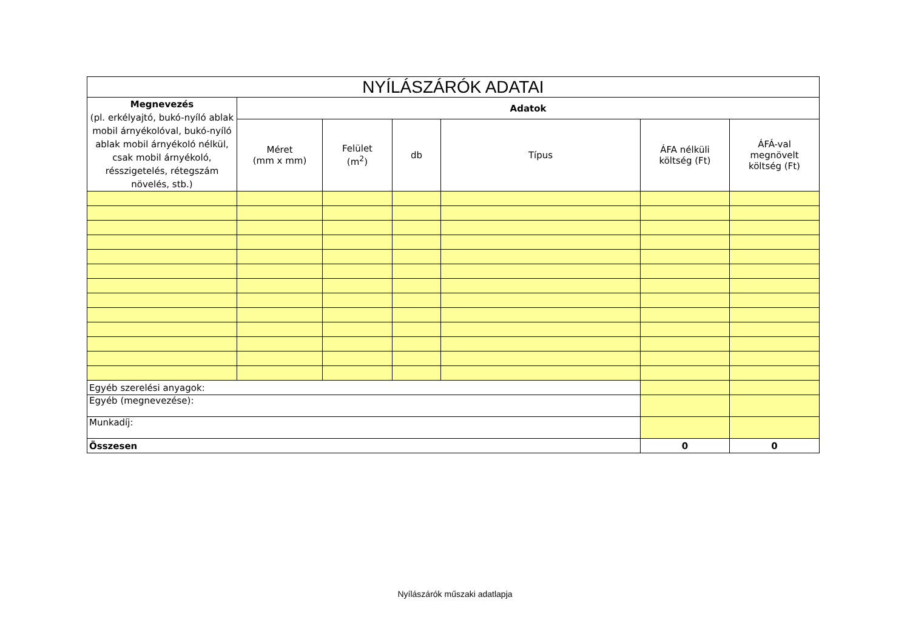| NYÍLÁSZÁRÓK ADATAI | | | | | | |
| Megnevezés (pl. erkélyajtó, bukó-nyíló ablak mobil árnyékolóval, bukó-nyíló ablak mobil árnyékoló nélkül, csak mobil árnyékoló, résszigetelés, rétegszám növelés, stb.) | Adatok | | | | | |
| | Méret (mm x mm) | Felület (m<sup>2</sup>) | db | Típus | ÁFA nélküli költség (Ft) | ÁFÁ-val megnövelt költség (Ft) |
| Egyéb szerelési anyagok: | | | | | | |
| Egyéb (megnevezése): | | | | | | |
| Munkadíj: | | | | | | |
| Összesen | | | | | 0 | 0 |
Nyílászárók műszaki adatlapja